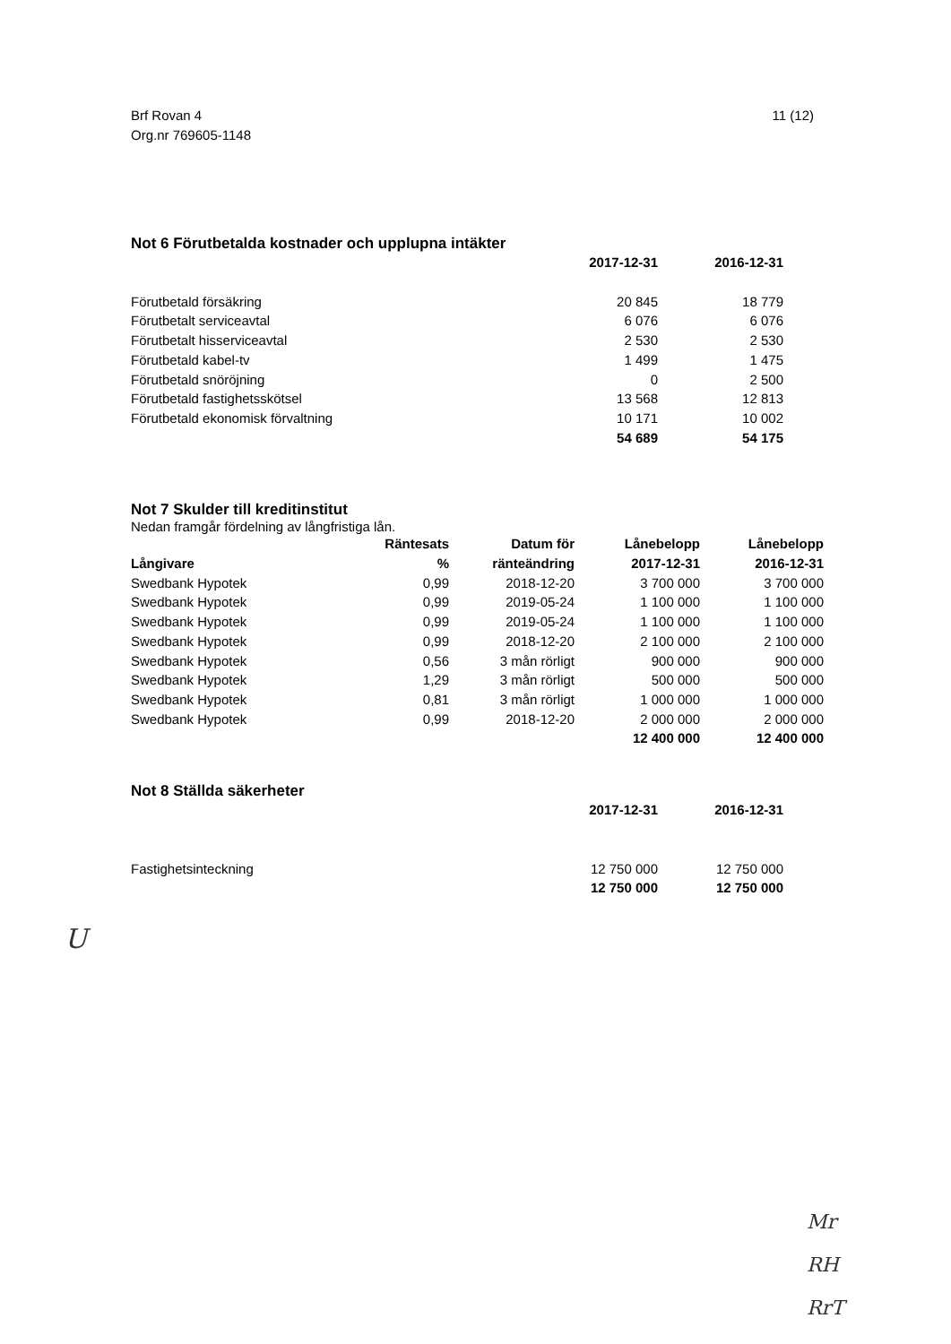Brf Rovan 4
Org.nr 769605-1148
11 (12)
Not 6 Förutbetalda kostnader och upplupna intäkter
| | 2017-12-31 | 2016-12-31 |
| --- | --- | --- |
| Förutbetald försäkring | 20 845 | 18 779 |
| Förutbetalt serviceavtal | 6 076 | 6 076 |
| Förutbetalt hisserviceavtal | 2 530 | 2 530 |
| Förutbetald kabel-tv | 1 499 | 1 475 |
| Förutbetald snöröjning | 0 | 2 500 |
| Förutbetald fastighetsskötsel | 13 568 | 12 813 |
| Förutbetald ekonomisk förvaltning | 10 171 | 10 002 |
| | 54 689 | 54 175 |
Not 7 Skulder till kreditinstitut
Nedan framgår fördelning av långfristiga lån.
| Långivare | Räntesats % | Datum för ränteändring | Lånebelopp 2017-12-31 | Lånebelopp 2016-12-31 |
| --- | --- | --- | --- | --- |
| Swedbank Hypotek | 0,99 | 2018-12-20 | 3 700 000 | 3 700 000 |
| Swedbank Hypotek | 0,99 | 2019-05-24 | 1 100 000 | 1 100 000 |
| Swedbank Hypotek | 0,99 | 2019-05-24 | 1 100 000 | 1 100 000 |
| Swedbank Hypotek | 0,99 | 2018-12-20 | 2 100 000 | 2 100 000 |
| Swedbank Hypotek | 0,56 | 3 mån rörligt | 900 000 | 900 000 |
| Swedbank Hypotek | 1,29 | 3 mån rörligt | 500 000 | 500 000 |
| Swedbank Hypotek | 0,81 | 3 mån rörligt | 1 000 000 | 1 000 000 |
| Swedbank Hypotek | 0,99 | 2018-12-20 | 2 000 000 | 2 000 000 |
| | | | 12 400 000 | 12 400 000 |
Not 8 Ställda säkerheter
| | 2017-12-31 | 2016-12-31 |
| --- | --- | --- |
| Fastighetsinteckning | 12 750 000 | 12 750 000 |
| | 12 750 000 | 12 750 000 |
U
Mr
RH
RrT